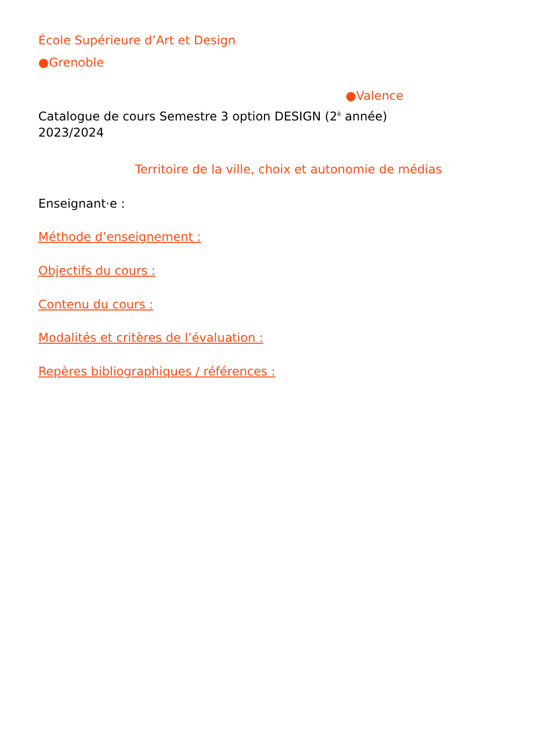École Supérieure d’Art et Design
●Grenoble
●Valence
Catalogue de cours Semestre 3 option DESIGN (2<sup>è</sup> année)
2023/2024
Territoire de la ville, choix et autonomie de médias
Enseignant·e :
Méthode d’enseignement :
Objectifs du cours :
Contenu du cours :
Modalités et critères de l’évaluation :
Repères bibliographiques / références :